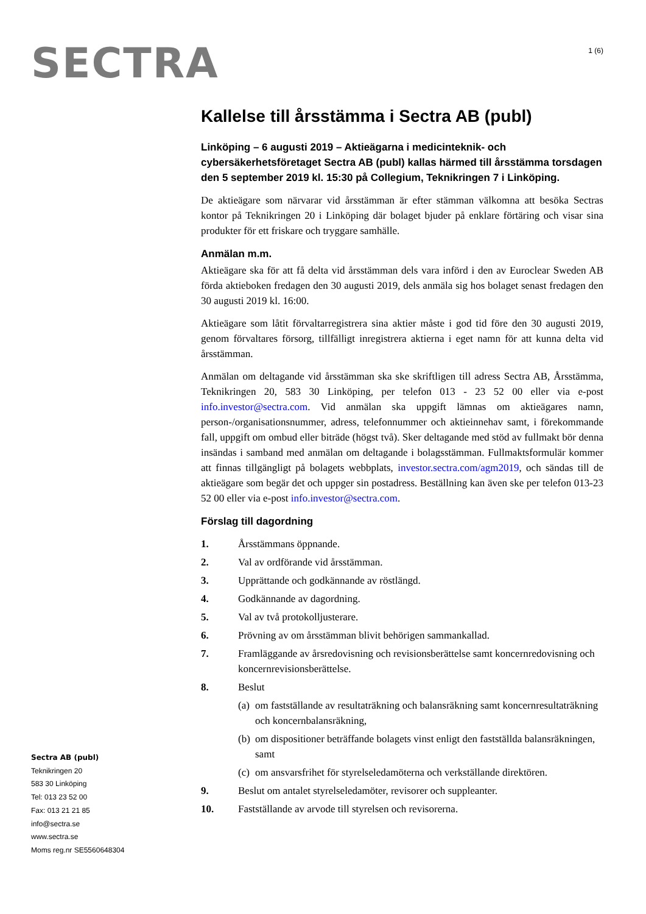SECTRA
1 (6)
Kallelse till årsstämma i Sectra AB (publ)
Linköping – 6 augusti 2019 – Aktieägarna i medicinteknik- och cybersäkerhetsföretaget Sectra AB (publ) kallas härmed till årsstämma torsdagen den 5 september 2019 kl. 15:30 på Collegium, Teknikringen 7 i Linköping.
De aktieägare som närvarar vid årsstämman är efter stämman välkomna att besöka Sectras kontor på Teknikringen 20 i Linköping där bolaget bjuder på enklare förtäring och visar sina produkter för ett friskare och tryggare samhälle.
Anmälan m.m.
Aktieägare ska för att få delta vid årsstämman dels vara införd i den av Euroclear Sweden AB förda aktieboken fredagen den 30 augusti 2019, dels anmäla sig hos bolaget senast fredagen den 30 augusti 2019 kl. 16:00.
Aktieägare som låtit förvaltarregistrera sina aktier måste i god tid före den 30 augusti 2019, genom förvaltares försorg, tillfälligt inregistrera aktierna i eget namn för att kunna delta vid årsstämman.
Anmälan om deltagande vid årsstämman ska ske skriftligen till adress Sectra AB, Årsstämma, Teknikringen 20, 583 30 Linköping, per telefon 013 - 23 52 00 eller via e-post info.investor@sectra.com. Vid anmälan ska uppgift lämnas om aktieägares namn, person-/organisationsnummer, adress, telefonnummer och aktieinnehav samt, i förekommande fall, uppgift om ombud eller biträde (högst två). Sker deltagande med stöd av fullmakt bör denna insändas i samband med anmälan om deltagande i bolagsstämman. Fullmaktsformulär kommer att finnas tillgängligt på bolagets webbplats, investor.sectra.com/agm2019, och sändas till de aktieägare som begär det och uppger sin postadress. Beställning kan även ske per telefon 013-23 52 00 eller via e-post info.investor@sectra.com.
Förslag till dagordning
1. Årsstämmans öppnande.
2. Val av ordförande vid årsstämman.
3. Upprättande och godkännande av röstlängd.
4. Godkännande av dagordning.
5. Val av två protokolljusterare.
6. Prövning av om årsstämman blivit behörigen sammankallad.
7. Framläggande av årsredovisning och revisionsberättelse samt koncernredovisning och koncernrevisionsberättelse.
8. Beslut
(a) om fastställande av resultaträkning och balansräkning samt koncernresultaträkning och koncernbalansräkning,
(b) om dispositioner beträffande bolagets vinst enligt den fastställda balansräkningen, samt
(c) om ansvarsfrihet för styrelseledamöterna och verkställande direktören.
9. Beslut om antalet styrelseledamöter, revisorer och suppleanter.
10. Fastställande av arvode till styrelsen och revisorerna.
Sectra AB (publ)
Teknikringen 20
583 30 Linköping
Tel: 013 23 52 00
Fax: 013 21 21 85
info@sectra.se
www.sectra.se
Moms reg.nr SE5560648304